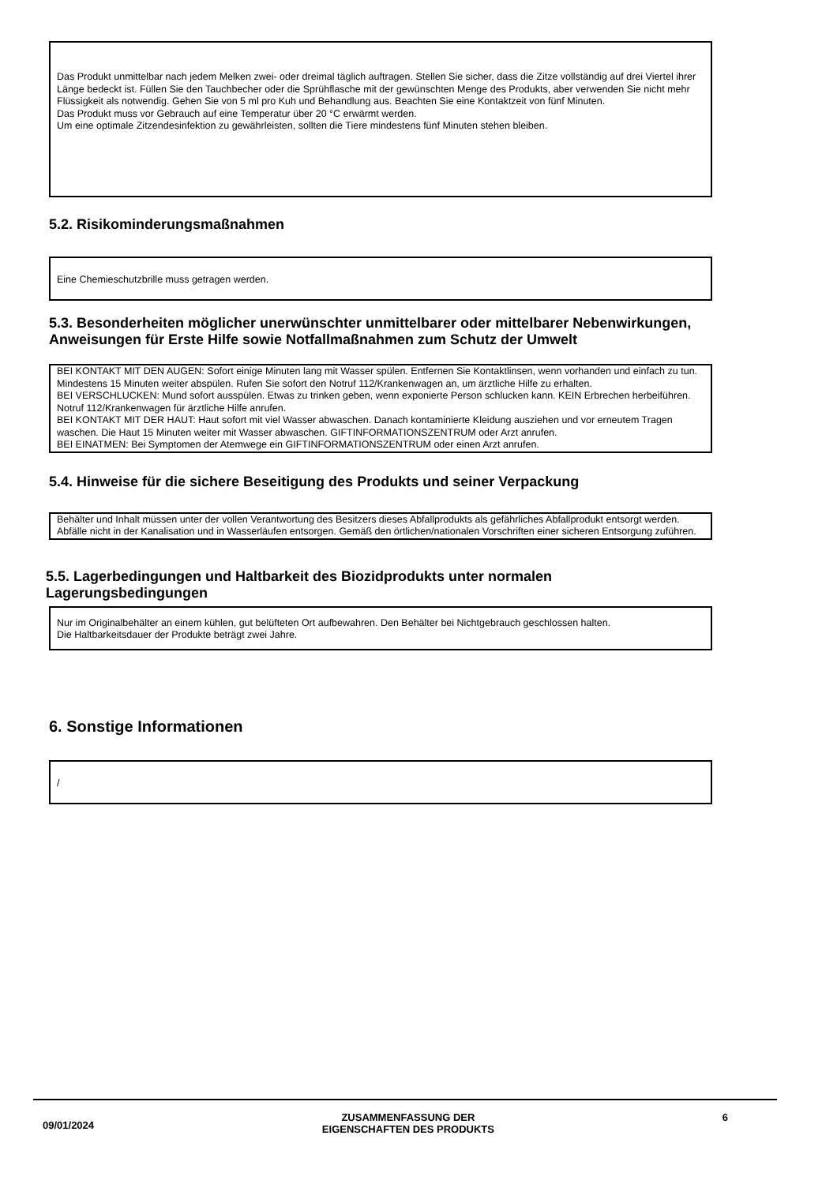Das Produkt unmittelbar nach jedem Melken zwei- oder dreimal täglich auftragen. Stellen Sie sicher, dass die Zitze vollständig auf drei Viertel ihrer Länge bedeckt ist. Füllen Sie den Tauchbecher oder die Sprühflasche mit der gewünschten Menge des Produkts, aber verwenden Sie nicht mehr Flüssigkeit als notwendig. Gehen Sie von 5 ml pro Kuh und Behandlung aus. Beachten Sie eine Kontaktzeit von fünf Minuten.
Das Produkt muss vor Gebrauch auf eine Temperatur über 20 °C erwärmt werden.
Um eine optimale Zitzendesinfektion zu gewährleisten, sollten die Tiere mindestens fünf Minuten stehen bleiben.
5.2. Risikominderungsmaßnahmen
Eine Chemieschutzbrille muss getragen werden.
5.3. Besonderheiten möglicher unerwünschter unmittelbarer oder mittelbarer Nebenwirkungen, Anweisungen für Erste Hilfe sowie Notfallmaßnahmen zum Schutz der Umwelt
BEI KONTAKT MIT DEN AUGEN: Sofort einige Minuten lang mit Wasser spülen. Entfernen Sie Kontaktlinsen, wenn vorhanden und einfach zu tun. Mindestens 15 Minuten weiter abspülen. Rufen Sie sofort den Notruf 112/Krankenwagen an, um ärztliche Hilfe zu erhalten.
BEI VERSCHLUCKEN: Mund sofort ausspülen. Etwas zu trinken geben, wenn exponierte Person schlucken kann. KEIN Erbrechen herbeiführen. Notruf 112/Krankenwagen für ärztliche Hilfe anrufen.
BEI KONTAKT MIT DER HAUT: Haut sofort mit viel Wasser abwaschen. Danach kontaminierte Kleidung ausziehen und vor erneutem Tragen waschen. Die Haut 15 Minuten weiter mit Wasser abwaschen. GIFTINFORMATIONSZENTRUM oder Arzt anrufen.
BEI EINATMEN: Bei Symptomen der Atemwege ein GIFTINFORMATIONSZENTRUM oder einen Arzt anrufen.
5.4. Hinweise für die sichere Beseitigung des Produkts und seiner Verpackung
Behälter und Inhalt müssen unter der vollen Verantwortung des Besitzers dieses Abfallprodukts als gefährliches Abfallprodukt entsorgt werden. Abfälle nicht in der Kanalisation und in Wasserläufen entsorgen. Gemäß den örtlichen/nationalen Vorschriften einer sicheren Entsorgung zuführen.
5.5. Lagerbedingungen und Haltbarkeit des Biozidprodukts unter normalen Lagerungsbedingungen
Nur im Originalbehälter an einem kühlen, gut belüfteten Ort aufbewahren. Den Behälter bei Nichtgebrauch geschlossen halten.
Die Haltbarkeitsdauer der Produkte beträgt zwei Jahre.
6. Sonstige Informationen
/
09/01/2024 ZUSAMMENFASSUNG DER
EIGENSCHAFTEN DES PRODUKTS 6